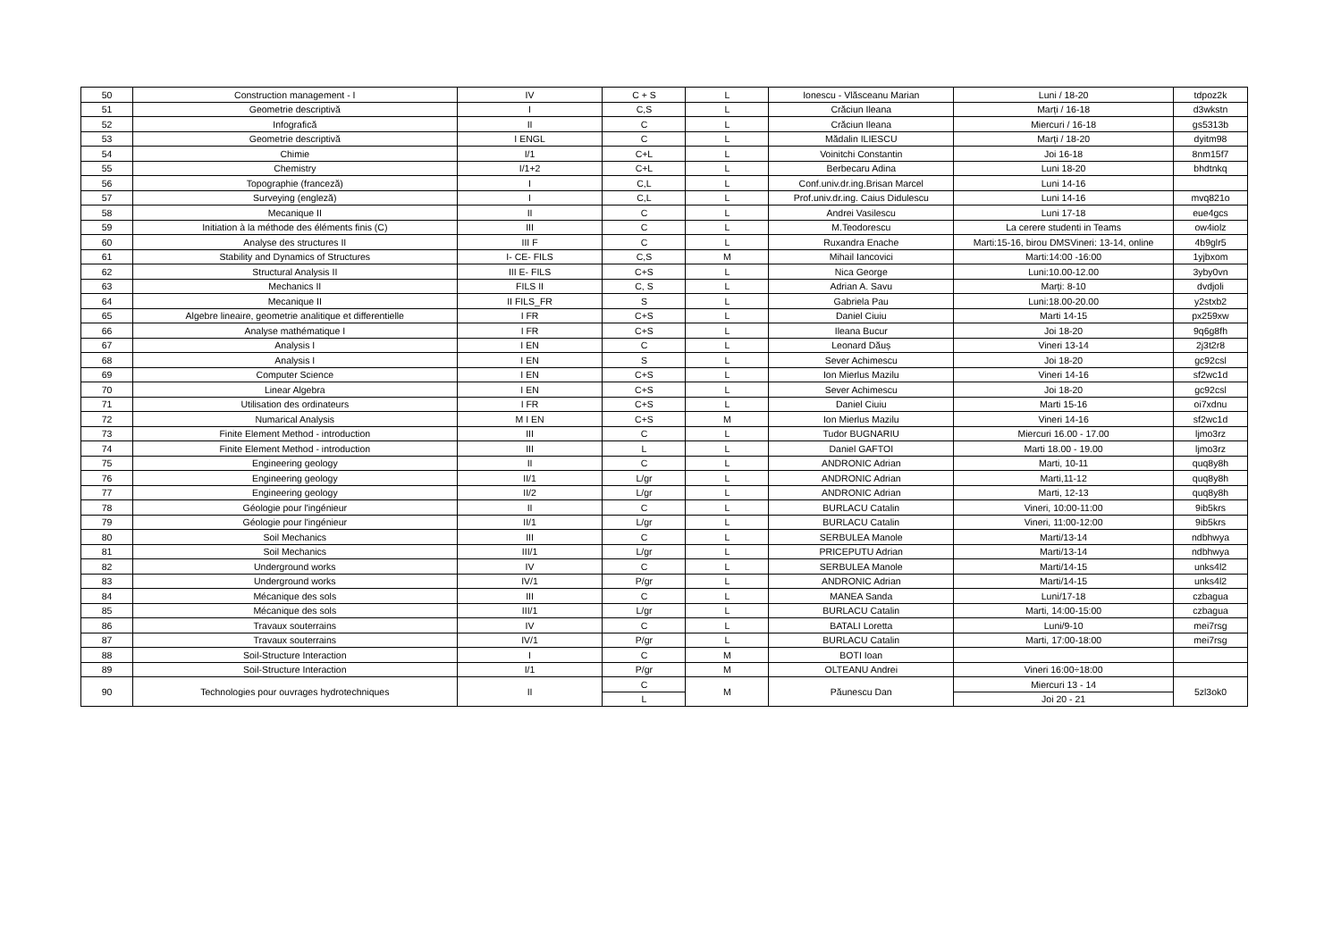| 50 | Construction management - I | IV | C + S | L | Ionescu - Vlăsceanu Marian | Luni / 18-20 | tdpoz2k |
| 51 | Geometrie descriptivă | I | C,S | L | Crăciun Ileana | Marți / 16-18 | d3wkstn |
| 52 | Infografică | II | C | L | Crăciun Ileana | Miercuri / 16-18 | gs5313b |
| 53 | Geometrie descriptivă | I ENGL | C | L | Mădalin ILIESCU | Marți / 18-20 | dyitm98 |
| 54 | Chimie | I/1 | C+L | L | Voinitchi Constantin | Joi 16-18 | 8nm15f7 |
| 55 | Chemistry | I/1+2 | C+L | L | Berbecaru Adina | Luni 18-20 | bhdtnkq |
| 56 | Topographie (franceză) | I | C,L | L | Conf.univ.dr.ing.Brisan Marcel | Luni 14-16 | |
| 57 | Surveying (engleză) | I | C,L | L | Prof.univ.dr.ing. Caius Didulescu | Luni 14-16 | mvq821o |
| 58 | Mecanique II | II | C | L | Andrei Vasilescu | Luni 17-18 | eue4gcs |
| 59 | Initiation à la méthode des éléments finis (C) | III | C | L | M.Teodorescu | La cerere studenti in Teams | ow4iolz |
| 60 | Analyse des structures II | III F | C | L | Ruxandra Enache | Marti:15-16, birou DMSVineri: 13-14, online | 4b9glr5 |
| 61 | Stability and Dynamics of Structures | I- CE- FILS | C,S | M | Mihail Iancovici | Marti:14:00 -16:00 | 1yjbxom |
| 62 | Structural Analysis II | III E- FILS | C+S | L | Nica George | Luni:10.00-12.00 | 3yby0vn |
| 63 | Mechanics II | FILS II | C, S | L | Adrian A. Savu | Marți: 8-10 | dvdjoli |
| 64 | Mecanique II | II FILS_FR | S | L | Gabriela Pau | Luni:18.00-20.00 | y2stxb2 |
| 65 | Algebre lineaire, geometrie analitique et differentielle | I FR | C+S | L | Daniel Ciuiu | Marti 14-15 | px259xw |
| 66 | Analyse mathématique I | I FR | C+S | L | Ileana Bucur | Joi 18-20 | 9q6g8fh |
| 67 | Analysis I | I EN | C | L | Leonard Dăuș | Vineri 13-14 | 2j3t2r8 |
| 68 | Analysis I | I EN | S | L | Sever Achimescu | Joi 18-20 | gc92csl |
| 69 | Computer Science | I EN | C+S | L | Ion Mierlus Mazilu | Vineri 14-16 | sf2wc1d |
| 70 | Linear Algebra | I EN | C+S | L | Sever Achimescu | Joi 18-20 | gc92csl |
| 71 | Utilisation des ordinateurs | I FR | C+S | L | Daniel Ciuiu | Marti 15-16 | oi7xdnu |
| 72 | Numarical Analysis | M I EN | C+S | M | Ion Mierlus Mazilu | Vineri 14-16 | sf2wc1d |
| 73 | Finite Element Method - introduction | III | C | L | Tudor BUGNARIU | Miercuri 16.00 - 17.00 | ljmo3rz |
| 74 | Finite Element Method - introduction | III | L | L | Daniel GAFTOI | Marti 18.00 - 19.00 | ljmo3rz |
| 75 | Engineering geology | II | C | L | ANDRONIC Adrian | Marti, 10-11 | quq8y8h |
| 76 | Engineering geology | II/1 | L/gr | L | ANDRONIC Adrian | Marti,11-12 | quq8y8h |
| 77 | Engineering geology | II/2 | L/gr | L | ANDRONIC Adrian | Marti, 12-13 | quq8y8h |
| 78 | Géologie pour l'ingénieur | II | C | L | BURLACU Catalin | Vineri, 10:00-11:00 | 9ib5krs |
| 79 | Géologie pour l'ingénieur | II/1 | L/gr | L | BURLACU Catalin | Vineri, 11:00-12:00 | 9ib5krs |
| 80 | Soil Mechanics | III | C | L | SERBULEA Manole | Marti/13-14 | ndbhwya |
| 81 | Soil Mechanics | III/1 | L/gr | L | PRICEPUTU Adrian | Marti/13-14 | ndbhwya |
| 82 | Underground works | IV | C | L | SERBULEA Manole | Marti/14-15 | unks4l2 |
| 83 | Underground works | IV/1 | P/gr | L | ANDRONIC Adrian | Marti/14-15 | unks4l2 |
| 84 | Mécanique des sols | III | C | L | MANEA Sanda | Luni/17-18 | czbagua |
| 85 | Mécanique des sols | III/1 | L/gr | L | BURLACU Catalin | Marti, 14:00-15:00 | czbagua |
| 86 | Travaux souterrains | IV | C | L | BATALI Loretta | Luni/9-10 | mei7rsg |
| 87 | Travaux souterrains | IV/1 | P/gr | L | BURLACU Catalin | Marti, 17:00-18:00 | mei7rsg |
| 88 | Soil-Structure Interaction | I | C | M | BOTI Ioan | | |
| 89 | Soil-Structure Interaction | I/1 | P/gr | M | OLTEANU Andrei | Vineri 16:00÷18:00 | |
| 90 | Technologies pour ouvrages hydrotechniques | II | C | M | Păunescu Dan | Miercuri 13 - 14 | 5zl3ok0 |
| | | | L | | | Joi 20 - 21 | |